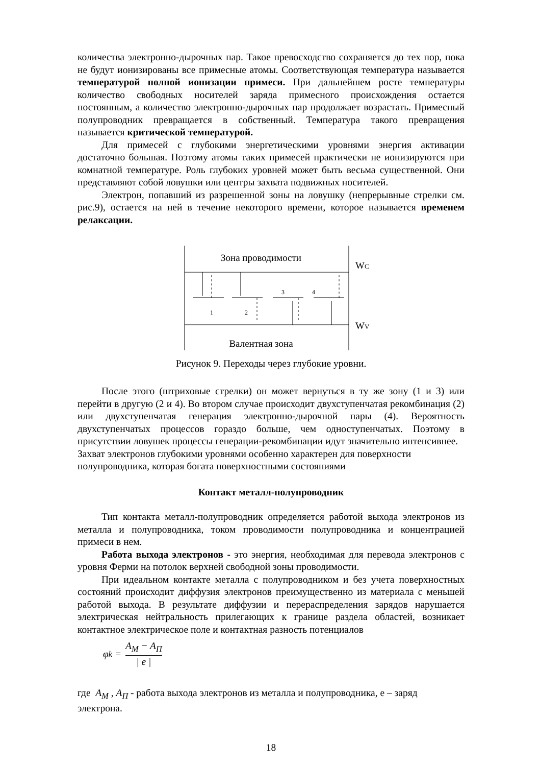количества электронно-дырочных пар. Такое превосходство сохраняется до тех пор, пока не будут ионизированы все примесные атомы. Соответствующая температура называется температурой полной ионизации примеси. При дальнейшем росте температуры количество свободных носителей заряда примесного происхождения остается постоянным, а количество электронно-дырочных пар продолжает возрастать. Примесный полупроводник превращается в собственный. Температура такого превращения называется критической температурой.
Для примесей с глубокими энергетическими уровнями энергия активации достаточно большая. Поэтому атомы таких примесей практически не ионизируются при комнатной температуре. Роль глубоких уровней может быть весьма существенной. Они представляют собой ловушки или центры захвата подвижных носителей.
Электрон, попавший из разрешенной зоны на ловушку (непрерывные стрелки см. рис.9), остается на ней в течение некоторого времени, которое называется временем релаксации.
Зона проводимости
Валентная зона
WC
WV
1
2
3
4
Рисунок 9. Переходы через глубокие уровни.
После этого (штриховые стрелки) он может вернуться в ту же зону (1 и 3) или перейти в другую (2 и 4). Во втором случае происходит двухступенчатая рекомбинация (2) или двухступенчатая генерация электронно-дырочной пары (4). Вероятность двухступенчатых процессов гораздо больше, чем одноступенчатых. Поэтому в присутствии ловушек процессы генерации-рекомбинации идут значительно интенсивнее.
Захват электронов глубокими уровнями особенно характерен для поверхности полупроводника, которая богата поверхностными состояниями
Контакт металл-полупроводник
Тип контакта металл-полупроводник определяется работой выхода электронов из металла и полупроводника, током проводимости полупроводника и концентрацией примеси в нем.
Работа выхода электронов - это энергия, необходимая для перевода электронов с уровня Ферми на потолок верхней свободной зоны проводимости.
При идеальном контакте металла с полупроводником и без учета поверхностных состояний происходит диффузия электронов преимущественно из материала с меньшей работой выхода. В результате диффузии и перераспределения зарядов нарушается электрическая нейтральность прилегающих к границе раздела областей, возникает контактное электрическое поле и контактная разность потенциалов
φ<sub>k</sub> = A<sub>M</sub> − A<sub>П</sub> | e |
где A<sub>M</sub> , A<sub>П</sub> - работа выхода электронов из металла и полупроводника, е – заряд электрона.
18